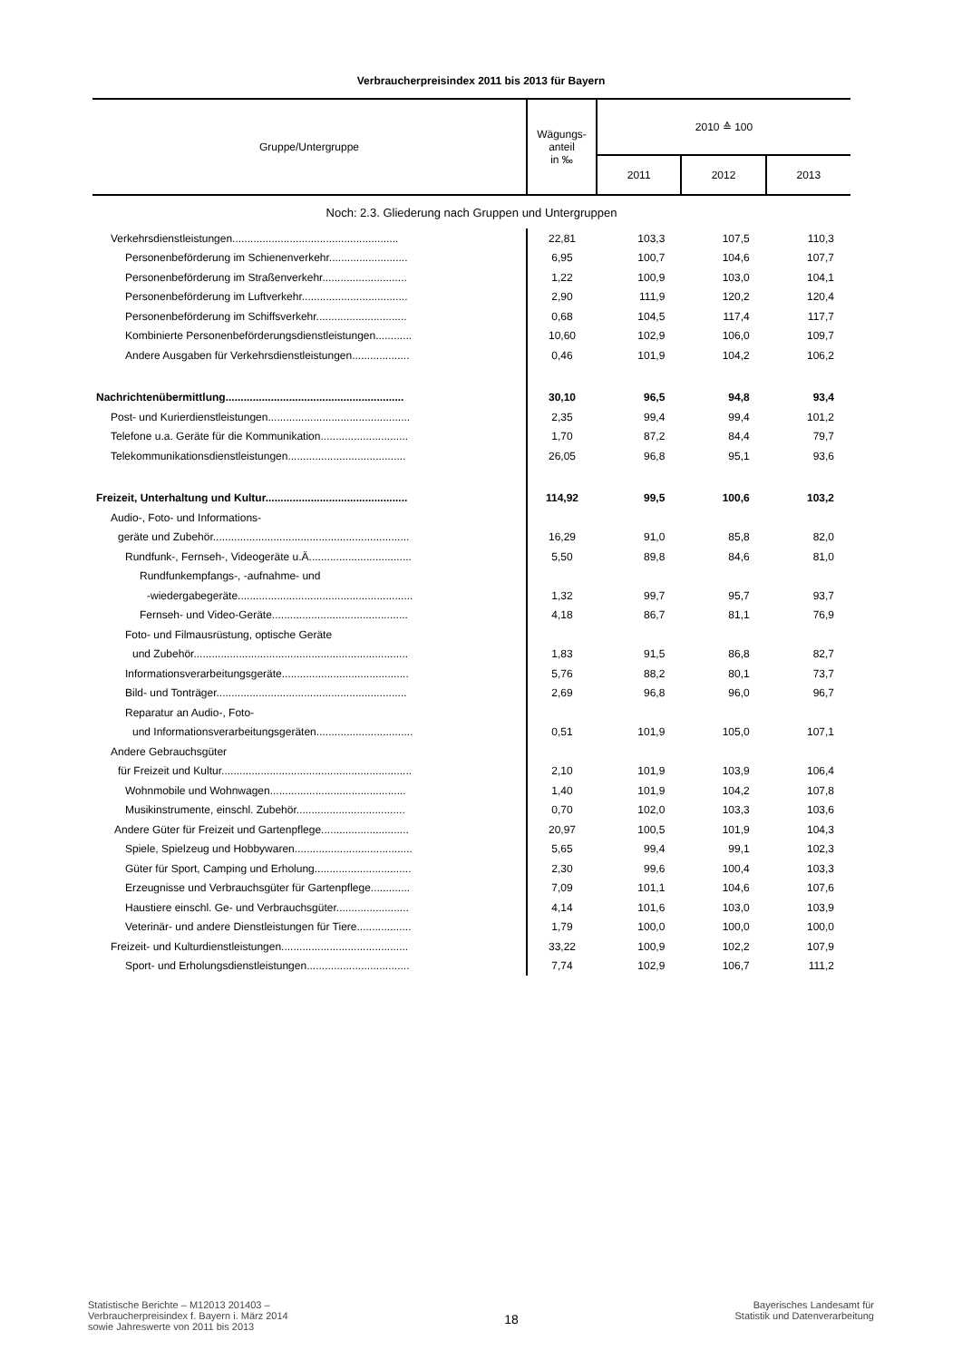Verbraucherpreisindex 2011 bis 2013 für Bayern
| Gruppe/Untergruppe | Wägungs- anteil in ‰ | 2010 ≙ 100 | | |
| --- | --- | --- | --- | --- |
| | | 2011 | 2012 | 2013 |
| Noch: 2.3. Gliederung nach Gruppen und Untergruppen | | | | |
| Verkehrsdienstleistungen....................................................... | 22,81 | 103,3 | 107,5 | 110,3 |
| Personenbeförderung im Schienenverkehr.......................... | 6,95 | 100,7 | 104,6 | 107,7 |
| Personenbeförderung im Straßenverkehr............................ | 1,22 | 100,9 | 103,0 | 104,1 |
| Personenbeförderung im Luftverkehr................................... | 2,90 | 111,9 | 120,2 | 120,4 |
| Personenbeförderung im Schiffsverkehr.............................. | 0,68 | 104,5 | 117,4 | 117,7 |
| Kombinierte Personenbeförderungsdienstleistungen............ | 10,60 | 102,9 | 106,0 | 109,7 |
| Andere Ausgaben für Verkehrsdienstleistungen................... | 0,46 | 101,9 | 104,2 | 106,2 |
| Nachrichtenübermittlung........................................................... | 30,10 | 96,5 | 94,8 | 93,4 |
| Post- und Kurierdienstleistungen............................................... | 2,35 | 99,4 | 99,4 | 101,2 |
| Telefone u.a. Geräte für die Kommunikation............................. | 1,70 | 87,2 | 84,4 | 79,7 |
| Telekommunikationsdienstleistungen....................................... | 26,05 | 96,8 | 95,1 | 93,6 |
| Freizeit, Unterhaltung und Kultur............................................... | 114,92 | 99,5 | 100,6 | 103,2 |
| Audio-, Foto- und Informations- | | | | |
| geräte und Zubehör................................................................. | 16,29 | 91,0 | 85,8 | 82,0 |
| Rundfunk-, Fernseh-, Videogeräte u.Ä.................................. | 5,50 | 89,8 | 84,6 | 81,0 |
| Rundfunkempfangs-, -aufnahme- und | | | | |
| -wiedergabegeräte.......................................................... | 1,32 | 99,7 | 95,7 | 93,7 |
| Fernseh- und Video-Geräte............................................. | 4,18 | 86,7 | 81,1 | 76,9 |
| Foto- und Filmausrüstung, optische Geräte | | | | |
| und Zubehör....................................................................... | 1,83 | 91,5 | 86,8 | 82,7 |
| Informationsverarbeitungsgeräte.......................................... | 5,76 | 88,2 | 80,1 | 73,7 |
| Bild- und Tonträger............................................................... | 2,69 | 96,8 | 96,0 | 96,7 |
| Reparatur an Audio-, Foto- | | | | |
| und Informationsverarbeitungsgeräten................................ | 0,51 | 101,9 | 105,0 | 107,1 |
| Andere Gebrauchsgüter | | | | |
| für Freizeit und Kultur............................................................... | 2,10 | 101,9 | 103,9 | 106,4 |
| Wohnmobile und Wohnwagen............................................. | 1,40 | 101,9 | 104,2 | 107,8 |
| Musikinstrumente, einschl. Zubehör.................................... | 0,70 | 102,0 | 103,3 | 103,6 |
| Andere Güter für Freizeit und Gartenpflege............................. | 20,97 | 100,5 | 101,9 | 104,3 |
| Spiele, Spielzeug und Hobbywaren....................................... | 5,65 | 99,4 | 99,1 | 102,3 |
| Güter für Sport, Camping und Erholung................................ | 2,30 | 99,6 | 100,4 | 103,3 |
| Erzeugnisse und Verbrauchsgüter für Gartenpflege............. | 7,09 | 101,1 | 104,6 | 107,6 |
| Haustiere einschl. Ge- und Verbrauchsgüter........................ | 4,14 | 101,6 | 103,0 | 103,9 |
| Veterinär- und andere Dienstleistungen für Tiere.................. | 1,79 | 100,0 | 100,0 | 100,0 |
| Freizeit- und Kulturdienstleistungen.......................................... | 33,22 | 100,9 | 102,2 | 107,9 |
| Sport- und Erholungsdienstleistungen.................................. | 7,74 | 102,9 | 106,7 | 111,2 |
Statistische Berichte – M12013 201403 –
Verbraucherpreisindex f. Bayern i. März 2014
sowie Jahreswerte von 2011 bis 2013
18
Bayerisches Landesamt für
Statistik und Datenverarbeitung